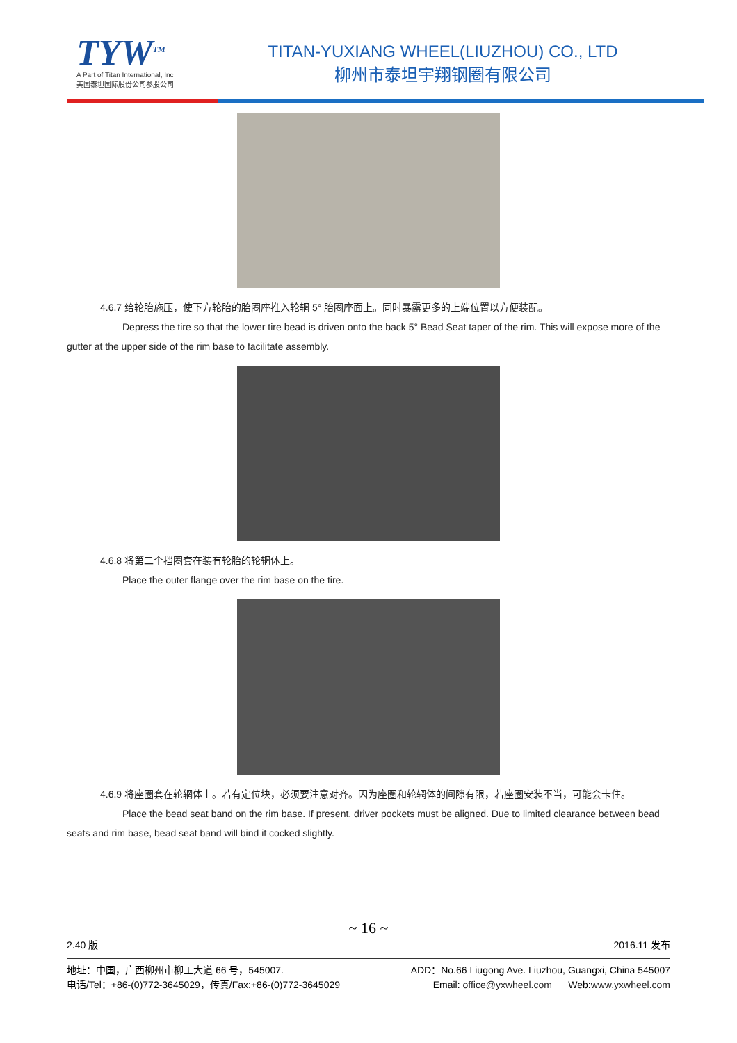TYW<sup>TM</sup>
A Part of Titan International, Inc
美国泰坦国际股份公司参股公司
TITAN-YUXIANG WHEEL(LIUZHOU) CO., LTD
柳州市泰坦宇翔钢圈有限公司
4.6.7 给轮胎施压，使下方轮胎的胎圈座推入轮辋 5° 胎圈座面上。同时暴露更多的上端位置以方便装配。
Depress the tire so that the lower tire bead is driven onto the back 5° Bead Seat taper of the rim. This will expose more of the gutter at the upper side of the rim base to facilitate assembly.
4.6.8 将第二个挡圈套在装有轮胎的轮辋体上。
Place the outer flange over the rim base on the tire.
4.6.9 将座圈套在轮辋体上。若有定位块，必须要注意对齐。因为座圈和轮辋体的间隙有限，若座圈安装不当，可能会卡住。
Place the bead seat band on the rim base. If present, driver pockets must be aligned. Due to limited clearance between bead seats and rim base, bead seat band will bind if cocked slightly.
~ 16 ~
2.40 版 2016.11 发布
地址：中国，广西柳州市柳工大道 66 号，545007. ADD：No.66 Liugong Ave. Liuzhou, Guangxi, China 545007
电话/Tel：+86-(0)772-3645029，传真/Fax:+86-(0)772-3645029 Email: office@yxwheel.com Web:www.yxwheel.com